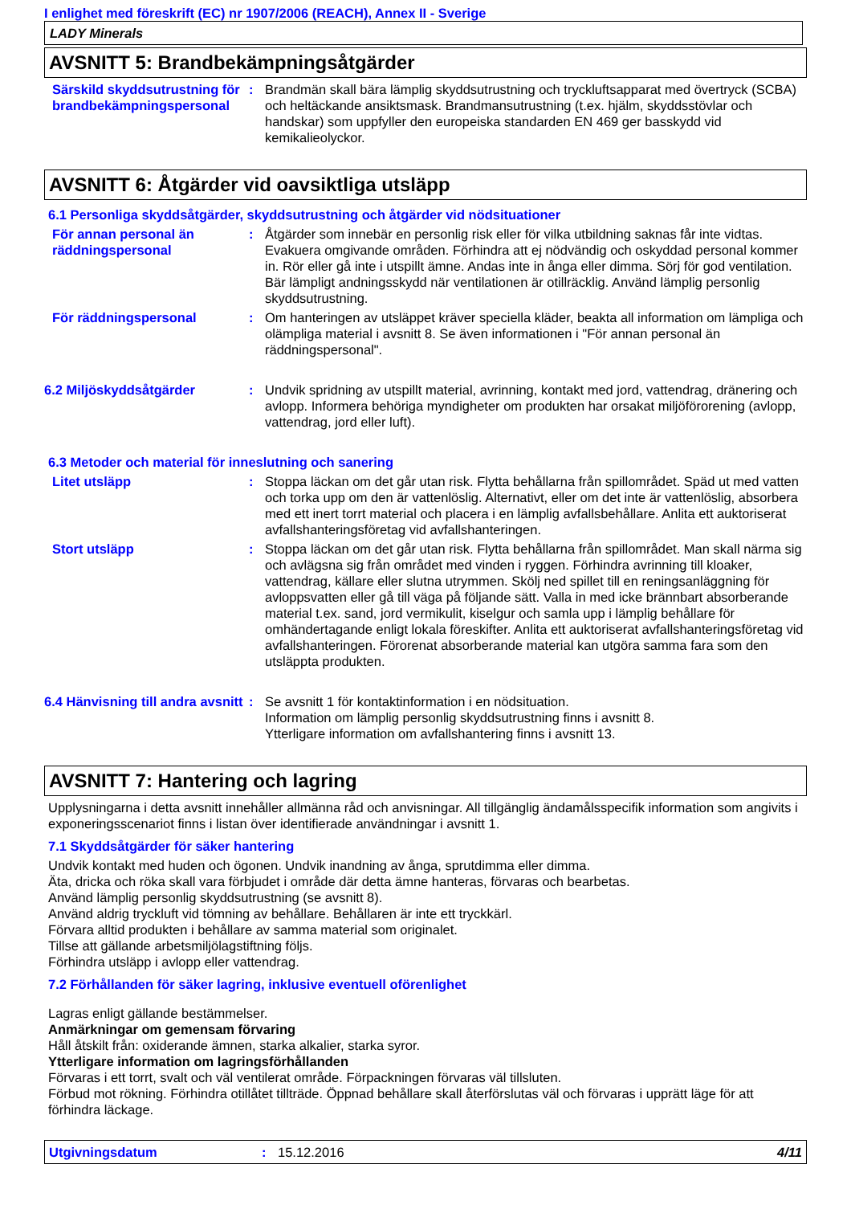I enlighet med föreskrift (EC) nr 1907/2006 (REACH), Annex II - Sverige
LADY Minerals
AVSNITT 5: Brandbekämpningsåtgärder
Särskild skyddsutrustning för brandbekämpningspersonal
: Brandmän skall bära lämplig skyddsutrustning och tryckluftsapparat med övertryck (SCBA) och heltäckande ansiktsmask. Brandmansutrustning (t.ex. hjälm, skyddsstövlar och handskar) som uppfyller den europeiska standarden EN 469 ger basskydd vid kemikalieolyckor.
AVSNITT 6: Åtgärder vid oavsiktliga utsläpp
6.1 Personliga skyddsåtgärder, skyddsutrustning och åtgärder vid nödsituationer
För annan personal än räddningspersonal
: Åtgärder som innebär en personlig risk eller för vilka utbildning saknas får inte vidtas. Evakuera omgivande områden. Förhindra att ej nödvändig och oskyddad personal kommer in. Rör eller gå inte i utspillt ämne. Andas inte in ånga eller dimma. Sörj för god ventilation. Bär lämpligt andningsskydd när ventilationen är otillräcklig. Använd lämplig personlig skyddsutrustning.
För räddningspersonal : Om hanteringen av utsläppet kräver speciella kläder, beakta all information om lämpliga och olämpliga material i avsnitt 8. Se även informationen i "För annan personal än räddningspersonal".
6.2 Miljöskyddsåtgärder : Undvik spridning av utspillt material, avrinning, kontakt med jord, vattendrag, dränering och avlopp. Informera behöriga myndigheter om produkten har orsakat miljöförorening (avlopp, vattendrag, jord eller luft).
6.3 Metoder och material för inneslutning och sanering
Litet utsläpp : Stoppa läckan om det går utan risk. Flytta behållarna från spillområdet. Späd ut med vatten och torka upp om den är vattenlöslig. Alternativt, eller om det inte är vattenlöslig, absorbera med ett inert torrt material och placera i en lämplig avfallsbehållare. Anlita ett auktoriserat avfallshanteringsföretag vid avfallshanteringen.
Stort utsläpp : Stoppa läckan om det går utan risk. Flytta behållarna från spillområdet. Man skall närma sig och avlägsna sig från området med vinden i ryggen. Förhindra avrinning till kloaker, vattendrag, källare eller slutna utrymmen. Skölj ned spillet till en reningsanläggning för avloppsvatten eller gå till väga på följande sätt. Valla in med icke brännbart absorberande material t.ex. sand, jord vermikulit, kiselgur och samla upp i lämplig behållare för omhändertagande enligt lokala föreskifter. Anlita ett auktoriserat avfallshanteringsföretag vid avfallshanteringen. Förorenat absorberande material kan utgöra samma fara som den utsläppta produkten.
6.4 Hänvisning till andra avsnitt
: Se avsnitt 1 för kontaktinformation i en nödsituation.
Information om lämplig personlig skyddsutrustning finns i avsnitt 8.
Ytterligare information om avfallshantering finns i avsnitt 13.
AVSNITT 7: Hantering och lagring
Upplysningarna i detta avsnitt innehåller allmänna råd och anvisningar. All tillgänglig ändamålsspecifik information som angivits i exponeringsscenariot finns i listan över identifierade användningar i avsnitt 1.
7.1 Skyddsåtgärder för säker hantering
Undvik kontakt med huden och ögonen. Undvik inandning av ånga, sprutdimma eller dimma.
Äta, dricka och röka skall vara förbjudet i område där detta ämne hanteras, förvaras och bearbetas.
Använd lämplig personlig skyddsutrustning (se avsnitt 8).
Använd aldrig tryckluft vid tömning av behållare. Behållaren är inte ett tryckkärl.
Förvara alltid produkten i behållare av samma material som originalet.
Tillse att gällande arbetsmiljölagstiftning följs.
Förhindra utsläpp i avlopp eller vattendrag.
7.2 Förhållanden för säker lagring, inklusive eventuell oförenlighet
Lagras enligt gällande bestämmelser.
Anmärkningar om gemensam förvaring
Håll åtskilt från: oxiderande ämnen, starka alkalier, starka syror.
Ytterligare information om lagringsförhållanden
Förvaras i ett torrt, svalt och väl ventilerat område. Förpackningen förvaras väl tillsluten.
Förbud mot rökning. Förhindra otillåtet tillträde. Öppnad behållare skall återförslutas väl och förvaras i upprätt läge för att förhindra läckage.
Utgivningsdatum : 15.12.2016 4/11